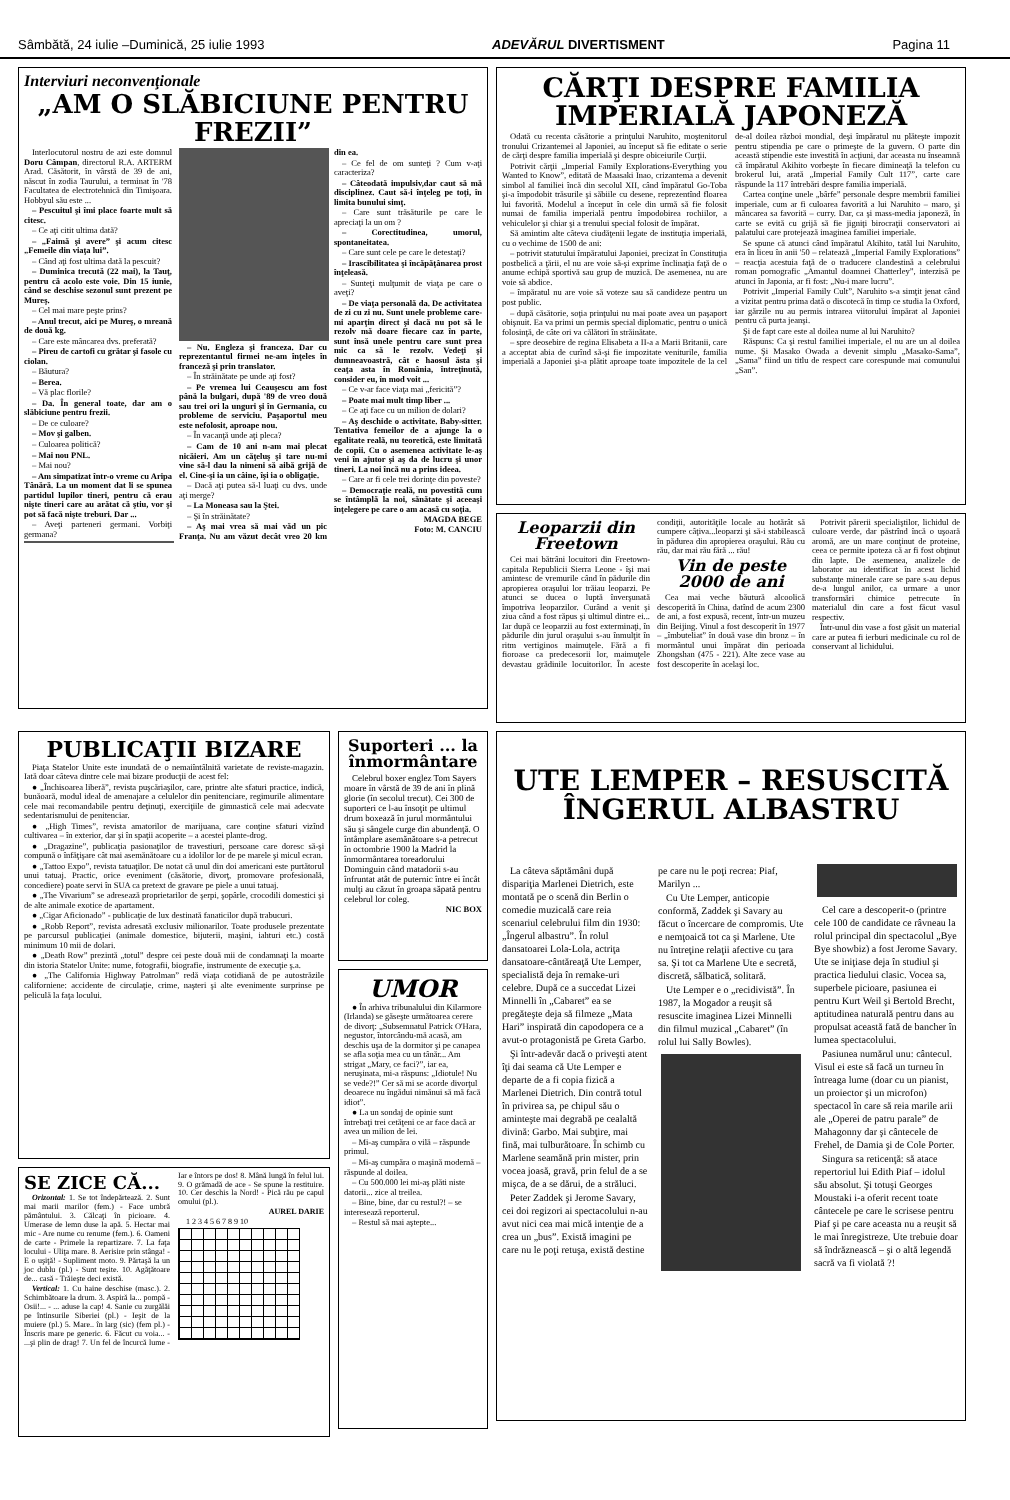Sâmbătă, 24 iulie –Duminică, 25 iulie 1993 ADEVĂRUL DIVERTISMENT Pagina 11
Interviuri neconvenţionale
„AM O SLĂBICIUNE PENTRU FREZII”
Interlocutorul nostru de azi este domnul Doru Câmpan, directorul R.A. ARTERM Arad. Căsătorit, în vârstă de 39 de ani, născut în zodia Taurului, a terminat în '78 Facultatea de electrotehnică din Timişoara. Hobbyul său este ...
– Pescuitul şi îmi place foarte mult să citesc.
– Ce aţi citit ultima dată?
– „Faimă şi avere” şi acum citesc „Femeile din viaţa lui”.
– Când aţi fost ultima dată la pescuit?
– Duminica trecută (22 mai), la Tauţ, pentru că acolo este voie. Din 15 iunie, când se deschise sezonul sunt prezent pe Mureş.
– Cel mai mare peşte prins?
– Anul trecut, aici pe Mureş, o mreană de două kg.
– Care este mâncarea dvs. preferată?
– Pireu de cartofi cu grătar şi fasole cu ciolan.
– Băutura?
– Berea.
– Vă plac florile?
– Da. În general toate, dar am o slăbiciune pentru frezii.
– De ce culoare?
– Mov şi galben.
– Culoarea politică?
– Mai nou PNL.
– Mai nou?
– Am simpatizat într-o vreme cu Aripa Tânără. La un moment dat li se spunea partidul lupilor tineri, pentru că erau nişte tineri care au arătat că ştiu, vor şi pot să facă nişte treburi. Dar ...
– Aveţi parteneri germani. Vorbiţi germana?
– Nu. Engleza şi franceza. Dar cu reprezentantul firmei ne-am înţeles în franceză şi prin translator.
– În străinătate pe unde aţi fost?
– Pe vremea lui Ceauşescu am fost până la bulgari, după '89 de vreo două sau trei ori la unguri şi în Germania, cu probleme de serviciu. Paşaportul meu este nefolosit, aproape nou.
– În vacanţă unde aţi pleca?
– Cam de 10 ani n-am mai plecat nicăieri. Am un căţeluş şi tare nu-mi vine să-l dau la nimeni să aibă grijă de el. Cine-şi ia un câine, îşi ia o obligaţie.
– Dacă aţi putea să-l luaţi cu dvs. unde aţi merge?
– La Moneasa sau la Ştei.
– Şi în străinătate?
– Aş mai vrea să mai văd un pic Franţa. Nu am văzut decât vreo 20 km din ea.
– Ce fel de om sunteţi ? Cum v-aţi caracteriza?
– Câteodată impulsiv,dar caut să mă disciplinez. Caut să-i înţeleg pe toţi, în limita bunului simţ.
– Care sunt trăsăturile pe care le apreciaţi la un om ?
– Corectitudinea, umorul, spontaneitatea.
– Care sunt cele pe care le detestaţi?
– Irascibilitatea şi încăpăţânarea prost înţeleasă.
– Sunteţi mulţumit de viaţa pe care o aveţi?
– De viaţa personală da. De activitatea de zi cu zi nu. Sunt unele probleme care-mi aparţin direct şi dacă nu pot să le rezolv mă doare fiecare caz în parte, sunt însă unele pentru care sunt prea mic ca să le rezolv. Vedeţi şi dumneavoastră, cât e haosul ăsta şi ceaţa asta în România, întreţinută, consider eu, în mod voit ...
– Ce v-ar face viaţa mai „fericită”?
– Poate mai mult timp liber ...
– Ce aţi face cu un milion de dolari?
– Aş deschide o activitate. Baby-sitter. Tentativa femeilor de a ajunge la o egalitate reală, nu teoretică, este limitată de copii. Cu o asemenea activitate le-aş veni în ajutor şi aş da de lucru şi unor tineri. La noi încă nu a prins ideea.
– Care ar fi cele trei dorinţe din poveste?
– Democraţie reală, nu povestită cum se întâmplă la noi, sănătate şi aceeaşi înţelegere pe care o am acasă cu soţia.
MAGDA BEGE
Foto: M. CANCIU
CĂRŢI DESPRE FAMILIA IMPERIALĂ JAPONEZĂ
Odată cu recenta căsătorie a prinţului Naruhito, moştenitorul tronului Crizantemei al Japoniei, au început să fie editate o serie de cărţi despre familia imperială şi despre obiceiurile Curţii.
Potrivit cărţii „Imperial Family Explorations-Everything you Wanted to Know”, editată de Maasaki Inao, crizantema a devenit simbol al familiei încă din secolul XII, când împăratul Go-Toba şi-a împodobit trăsurile şi săbiile cu desene, reprezentînd floarea lui favorită. Modelul a început în cele din urmă să fie folosit numai de familia imperială pentru împodobirea rochiilor, a vehiculelor şi chiar şi a trenului special folosit de împărat.
Să amintim alte câteva ciudăţenii legate de instituţia imperială, cu o vechime de 1500 de ani:
– potrivit statutului împăratului Japoniei, precizat în Constituţia postbelică a ţării, el nu are voie să-şi exprime înclinaţia faţă de o anume echipă sportivă sau grup de muzică. De asemenea, nu are voie să abdice.
– împăratul nu are voie să voteze sau să candideze pentru un post public.
– după căsătorie, soţia prinţului nu mai poate avea un paşaport obişnuit. Ea va primi un permis special diplomatic, pentru o unică folosinţă, de câte ori va călători în străinătate.
– spre deosebire de regina Elisabeta a II-a a Marii Britanii, care a acceptat abia de curînd să-şi fie impozitate veniturile, familia imperială a Japoniei şi-a plătit aproape toate impozitele de la cel de-al doilea război mondial, deşi împăratul nu plăteşte impozit pentru stipendia pe care o primeşte de la guvern. O parte din această stipendie este investită în acţiuni, dar aceasta nu înseamnă că împăratul Akihito vorbeşte în fiecare dimineaţă la telefon cu brokerul lui, arată „Imperial Family Cult 117”, carte care răspunde la 117 întrebări despre familia imperială.
Cartea conţine unele „bârfe” personale despre membrii familiei imperiale, cum ar fi culoarea favorită a lui Naruhito – maro, şi mâncarea sa favorită – curry. Dar, ca şi mass-media japoneză, în carte se evită cu grijă să fie jigniţi birocraţii conservatori ai palatului care protejează imaginea familiei imperiale.
Se spune că atunci când împăratul Akihito, tatăl lui Naruhito, era în liceu în anii '50 – relatează „Imperial Family Explorations” – reacţia acestuia faţă de o traducere clandestină a celebrului roman pornografic „Amantul doamnei Chatterley”, interzisă pe atunci în Japonia, ar fi fost: „Nu-i mare lucru”.
Potrivit „Imperial Family Cult”, Naruhito s-a simţit jenat când a vizitat pentru prima dată o discotecă în timp ce studia la Oxford, iar gărzile nu au permis intrarea viitorului împărat al Japoniei pentru că purta jeanşi.
Şi de fapt care este al doilea nume al lui Naruhito?
Răspuns: Ca şi restul familiei imperiale, el nu are un al doilea nume. Şi Masako Owada a devenit simplu „Masako-Sama”, „Sama” fiind un titlu de respect care corespunde mai comunului „San”.
Leoparzii din Freetown
Cei mai bătrâni locuitori din Freetown-capitala Republicii Sierra Leone - îşi mai amintesc de vremurile când în pădurile din apropierea oraşului lor trăiau leoparzi. Pe atunci se ducea o luptă înverşunată împotriva leoparzilor. Curând a venit şi ziua când a fost răpus şi ultimul dintre ei... Iar după ce leoparzii au fost exterminaţi, în pădurile din jurul oraşului s-au înmulţit în ritm vertiginos maimuţele. Fără a fi fioroase ca predecesorii lor, maimuţele devastau grădinile locuitorilor. În aceste condiţii, autorităţile locale au hotărât să cumpere câţiva...leoparzi şi să-i stabilească în pădurea din apropierea oraşului. Rău cu rău, dar mai rău fără ... rău!
Vin de peste 2000 de ani
Cea mai veche băutură alcoolică descoperită în China, datînd de acum 2300 de ani, a fost expusă, recent, într-un muzeu din Beijing. Vinul a fost descoperit în 1977 – „îmbuteliat” în două vase din bronz – în mormântul unui împărat din perioada Zhongshan (475 - 221). Alte zece vase au fost descoperite în acelaşi loc.
Potrivit părerii specialiştilor, lichidul de culoare verde, dar păstrînd încă o uşoară aromă, are un mare conţinut de proteine, ceea ce permite ipoteza că ar fi fost obţinut din lapte. De asemenea, analizele de laborator au identificat în acest lichid substanţe minerale care se pare s-au depus de-a lungul anilor, ca urmare a unor transformări chimice petrecute în materialul din care a fost făcut vasul respectiv.
Într-unul din vase a fost găsit un material care ar putea fi ierburi medicinale cu rol de conservant al lichidului.
PUBLICAŢII BIZARE
Piaţa Statelor Unite este inundată de o nemaiîntâlnită varietate de reviste-magazin. Iată doar câteva dintre cele mai bizare producţii de acest fel:
● „Închisoarea liberă”, revista puşcăriaşilor, care, printre alte sfaturi practice, indică, bunăoară, modul ideal de amenajare a celulelor din penitenciare, regimurile alimentare cele mai recomandabile pentru deţinuţi, exerciţiile de gimnastică cele mai adecvate sedentarismului de penitenciar.
● „High Times”, revista amatorilor de marijuana, care conţine sfaturi vizînd cultivarea – în exterior, dar şi în spaţii acoperite – a acestei plante-drog.
● „Dragazine”, publicaţia pasionaţilor de travestiuri, persoane care doresc să-şi compună o înfăţişare cât mai asemănătoare cu a idolilor lor de pe marele şi micul ecran.
● „Tattoo Expo”, revista tatuaţilor. De notat că unul din doi americani este purtătorul unui tatuaj. Practic, orice eveniment (căsătorie, divorţ, promovare profesională, concediere) poate servi în SUA ca pretext de gravare pe piele a unui tatuaj.
● „The Vivarium” se adresează proprietarilor de şerpi, şopârle, crocodili domestici şi de alte animale exotice de apartament.
● „Cigar Aficionado” - publicaţie de lux destinată fanaticilor după trabucuri.
● „Robb Report”, revista adresată exclusiv milionarilor. Toate produsele prezentate pe parcursul publicaţiei (animale domestice, bijuterii, maşini, iahturi etc.) costă minimum 10 mii de dolari.
● „Death Row” prezintă „totul” despre cei peste două mii de condamnaţi la moarte din istoria Statelor Unite: nume, fotografii, biografie, instrumente de execuţie ş.a.
● „The California Highway Patrolman” redă viaţa cotidiană de pe autostrăzile californiene: accidente de circulaţie, crime, naşteri şi alte evenimente surprinse pe peliculă la faţa locului.
SE ZICE CĂ...
Orizontal: 1. Se tot îndepărtează. 2. Sunt mai marii marilor (fem.) - Face umbră pământului. 3. Călcaţi în picioare. 4. Umerase de lemn duse la apă. 5. Hectar mai mic - Are nume cu renume (fem.). 6. Oameni de carte - Primele la repartizare. 7. La faţa locului - Uliţa mare. 8. Aerisire prin stânga! - E o uşiţă! - Supliment moto. 9. Părtaşă la un joc dublu (pl.) - Sunt teşite. 10. Agăţătoare de... casă - Trăieşte deci există.
Vertical: 1. Cu haine deschise (masc.). 2. Schimbătoare la drum. 3. Aspiră la... pompă - Osii!... - ... aduse la cap! 4. Sanie cu zurgălăi pe întinsurile Siberiei (pl.) - Ieşit de la muiere (pl.) 5. Mare.. în larg (sic) (fem pl.) - Înscris mare pe generic. 6. Făcut cu voia... - ...şi plin de drag! 7. Un fel de încurcă lume - Iar e întors pe dos! 8. Mână lungă în felul lui. 9. O grămadă de ace - Se spune la restituire. 10. Cer deschis la Nord! - Pică rău pe capul omului (pl.).
AUREL DARIE
1 2 3 4 5 6 7 8 9 10
Suporteri ... la înmormântare
Celebrul boxer englez Tom Sayers moare în vârstă de 39 de ani în plină glorie (în secolul trecut). Cei 300 de suporteri ce l-au însoţit pe ultimul drum boxează în jurul mormântului său şi sângele curge din abundenţă. O întâmplare asemănătoare s-a petrecut în octombrie 1900 la Madrid la înmormântarea toreadorului Dominguin când matadorii s-au înfruntat atât de puternic între ei încât mulţi au căzut în groapa săpată pentru celebrul lor coleg.
NIC BOX
UMOR
● În arhiva tribunalului din Kilarmore (Irlanda) se găseşte următoarea cerere de divorţ: „Subsemnatul Patrick O'Hara, negustor, întorcându-mă acasă, am deschis uşa de la dormitor şi pe canapea se afla soţia mea cu un tânăr... Am strigat „Mary, ce faci?”, iar ea, neruşinata, mi-a răspuns: „Idiotule! Nu se vede?!” Cer să mi se acorde divorţul deoarece nu îngădui nimănui să mă facă idiot”.
● La un sondaj de opinie sunt întrebaţi trei cetăţeni ce ar face dacă ar avea un milion de lei.
– Mi-aş cumpăra o vilă – răspunde primul.
– Mi-aş cumpăra o maşină modernă – răspunde al doilea.
– Cu 500.000 lei mi-aş plăti niste datorii... zice al treilea.
– Bine, bine, dar cu restul?! – se interesează reporterul.
– Restul să mai aştepte...
UTE LEMPER – RESUSCITĂ ÎNGERUL ALBASTRU
La câteva săptămâni după dispariţia Marlenei Dietrich, este montată pe o scenă din Berlin o comedie muzicală care reia scenariul celebrului film din 1930: „Îngerul albastru”. În rolul dansatoarei Lola-Lola, actriţa dansatoare-cântăreaţă Ute Lemper, specialistă deja în remake-uri celebre. După ce a succedat Lizei Minnelli în „Cabaret” ea se pregăteşte deja să filmeze „Mata Hari” inspirată din capodopera ce a avut-o protagonistă pe Greta Garbo.
Şi într-adevăr dacă o priveşti atent îţi dai seama că Ute Lemper e departe de a fi copia fizică a Marlenei Dietrich. Din contră totul în privirea sa, pe chipul său o aminteşte mai degrabă pe cealaltă divină: Garbo. Mai subţire, mai fină, mai tulburătoare. În schimb cu Marlene seamănă prin mister, prin vocea joasă, gravă, prin felul de a se mişca, de a se dărui, de a străluci.
Peter Zaddek şi Jerome Savary, cei doi regizori ai spectacolului n-au avut nici cea mai mică intenţie de a crea un „bus”. Există imagini pe care nu le poţi retuşa, există destine pe care nu le poţi recrea: Piaf, Marilyn ...
Cu Ute Lemper, anticopie conformă, Zaddek şi Savary au făcut o încercare de compromis. Ute e nemţoaică tot ca şi Marlene. Ute nu întreţine relaţii afective cu ţara sa. Şi tot ca Marlene Ute e secretă, discretă, sălbatică, solitară.
Ute Lemper e o „recidivistă”. În 1987, la Mogador a reuşit să resuscite imaginea Lizei Minnelli din filmul muzical „Cabaret” (în rolul lui Sally Bowles).
Cel care a descoperit-o (printre cele 100 de candidate ce râvneau la rolul principal din spectacolul „Bye Bye showbiz) a fost Jerome Savary. Ute se iniţiase deja în studiul şi practica liedului clasic. Vocea sa, superbele picioare, pasiunea ei pentru Kurt Weil şi Bertold Brecht, aptitudinea naturală pentru dans au propulsat această fată de bancher în lumea spectacolului.
Pasiunea numărul unu: cântecul. Visul ei este să facă un turneu în întreaga lume (doar cu un pianist, un proiector şi un microfon) spectacol în care să reia marile arii ale „Operei de patru parale” de Mahagonny dar şi cântecele de Frehel, de Damia şi de Cole Porter.
Singura sa reticenţă: să atace repertoriul lui Edith Piaf – idolul său absolut. Şi totuşi Georges Moustaki i-a oferit recent toate cântecele pe care le scrisese pentru Piaf şi pe care aceasta nu a reuşit să le mai înregistreze. Ute trebuie doar să îndrăznească – şi o altă legendă sacră va fi violată ?!